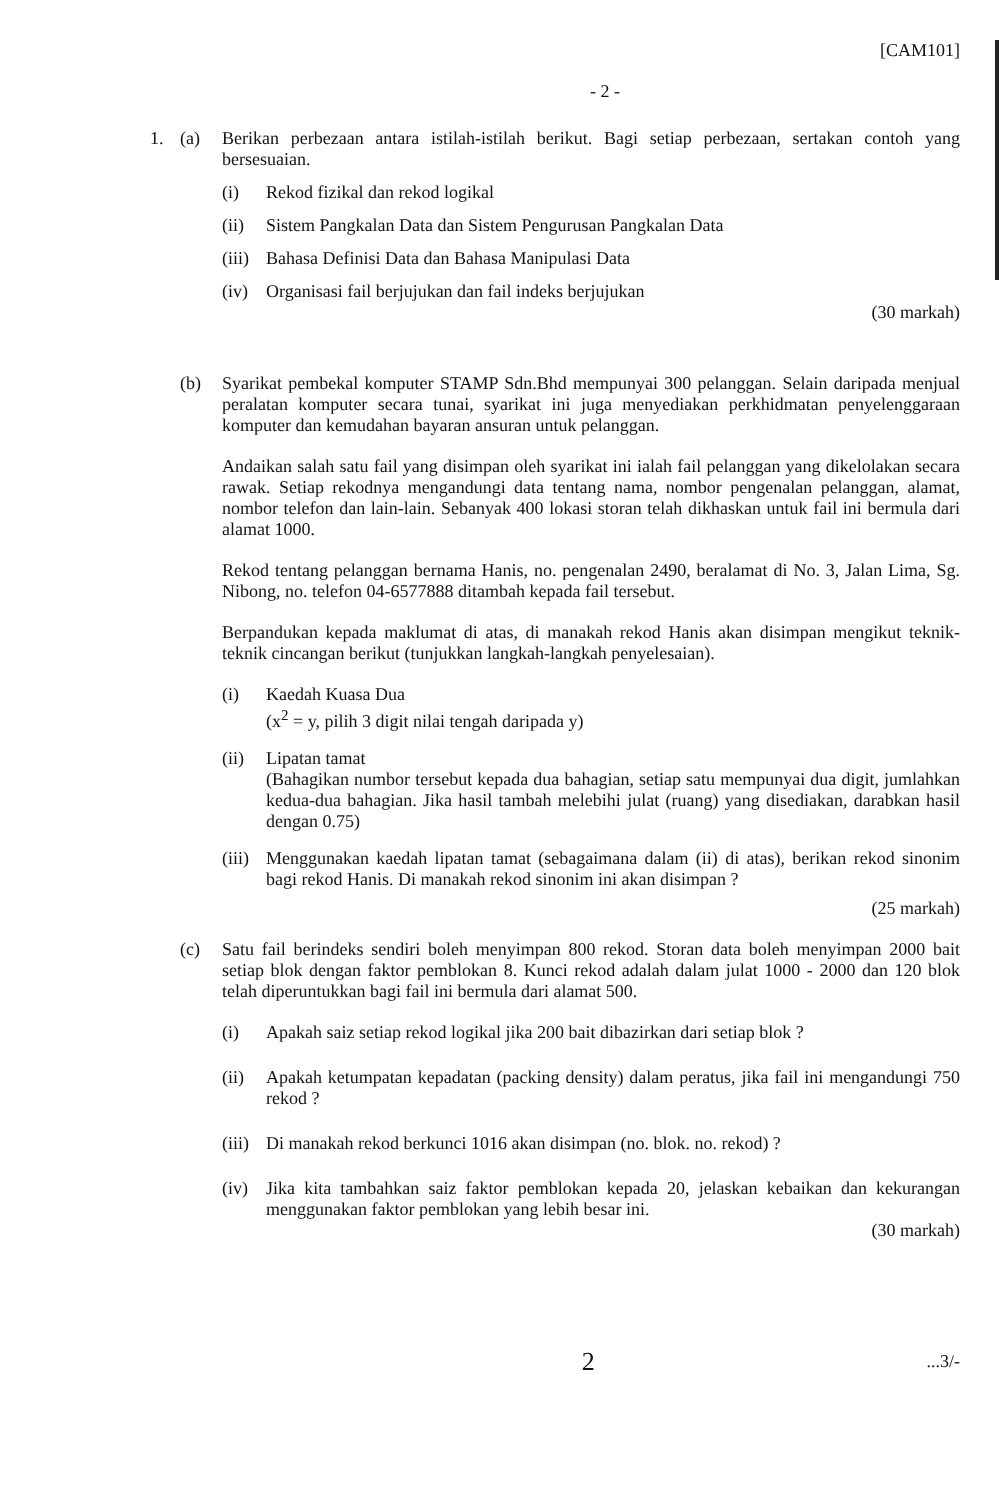[CAM101]
- 2 -
1. (a) Berikan perbezaan antara istilah-istilah berikut. Bagi setiap perbezaan, sertakan contoh yang bersesuaian.
(i) Rekod fizikal dan rekod logikal
(ii) Sistem Pangkalan Data dan Sistem Pengurusan Pangkalan Data
(iii)
Bahasa Definisi Data dan Bahasa Manipulasi Data
(iv) Organisasi fail berjujukan dan fail indeks berjujukan
(30 markah)
(b) Syarikat pembekal komputer STAMP Sdn.Bhd mempunyai 300 pelanggan. Selain daripada menjual peralatan komputer secara tunai, syarikat ini juga menyediakan perkhidmatan penyelenggaraan komputer dan kemudahan bayaran ansuran untuk pelanggan.
Andaikan salah satu fail yang disimpan oleh syarikat ini ialah fail pelanggan yang dikelolakan secara rawak. Setiap rekodnya mengandungi data tentang nama, nombor pengenalan pelanggan, alamat, nombor telefon dan lain-lain. Sebanyak 400 lokasi storan telah dikhaskan untuk fail ini bermula dari alamat 1000.
Rekod tentang pelanggan bernama Hanis, no. pengenalan 2490, beralamat di No. 3, Jalan Lima, Sg. Nibong, no. telefon 04-6577888 ditambah kepada fail tersebut.
Berpandukan kepada maklumat di atas, di manakah rekod Hanis akan disimpan mengikut teknik-teknik cincangan berikut (tunjukkan langkah-langkah penyelesaian).
(i) Kaedah Kuasa Dua
(x<sup>2</sup> = y, pilih 3 digit nilai tengah daripada y)
(ii) Lipatan tamat
(Bahagikan numbor tersebut kepada dua bahagian, setiap satu mempunyai dua digit, jumlahkan kedua-dua bahagian. Jika hasil tambah melebihi julat (ruang) yang disediakan, darabkan hasil dengan 0.75)
(iii)
Menggunakan kaedah lipatan tamat (sebagaimana dalam (ii) di atas), berikan rekod sinonim bagi rekod Hanis. Di manakah rekod sinonim ini akan disimpan ?
(25 markah)
(c) Satu fail berindeks sendiri boleh menyimpan 800 rekod. Storan data boleh menyimpan 2000 bait setiap blok dengan faktor pemblokan 8. Kunci rekod adalah dalam julat 1000 - 2000 dan 120 blok telah diperuntukkan bagi fail ini bermula dari alamat 500.
(i) Apakah saiz setiap rekod logikal jika 200 bait dibazirkan dari setiap blok ?
(ii) Apakah ketumpatan kepadatan (packing density) dalam peratus, jika fail ini mengandungi 750 rekod ?
(iii)
Di manakah rekod berkunci 1016 akan disimpan (no. blok. no. rekod) ?
(iv) Jika kita tambahkan saiz faktor pemblokan kepada 20, jelaskan kebaikan dan kekurangan menggunakan faktor pemblokan yang lebih besar ini.
(30 markah)
2
...3/-